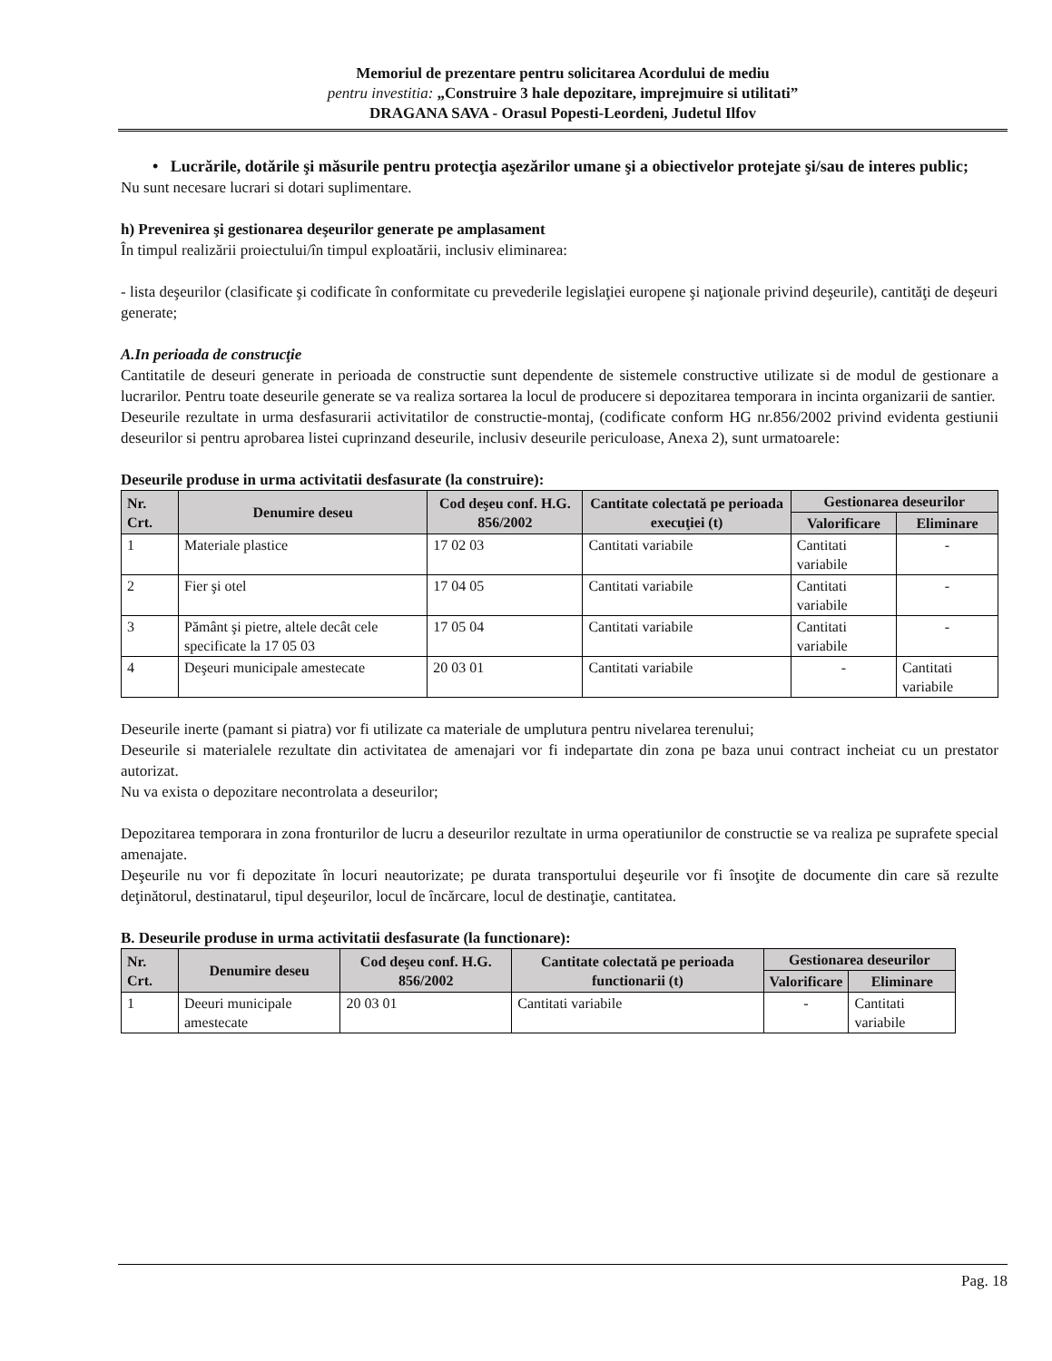Memoriul de prezentare pentru solicitarea Acordului de mediu
pentru investitia: „Construire 3 hale depozitare, imprejmuire si utilitati”
DRAGANA SAVA - Orasul Popesti-Leordeni, Judetul Ilfov
• Lucrările, dotările şi măsurile pentru protecţia aşezărilor umane şi a obiectivelor protejate şi/sau de interes public;
Nu sunt necesare lucrari si dotari suplimentare.
h) Prevenirea şi gestionarea deşeurilor generate pe amplasament
În timpul realizării proiectului/în timpul exploatării, inclusiv eliminarea:
- lista deşeurilor (clasificate şi codificate în conformitate cu prevederile legislaţiei europene şi naţionale privind deşeurile), cantităţi de deşeuri generate;
A.In perioada de construcţie
Cantitatile de deseuri generate in perioada de constructie sunt dependente de sistemele constructive utilizate si de modul de gestionare a lucrarilor. Pentru toate deseurile generate se va realiza sortarea la locul de producere si depozitarea temporara in incinta organizarii de santier.
Deseurile rezultate in urma desfasurarii activitatilor de constructie-montaj, (codificate conform HG nr.856/2002 privind evidenta gestiunii deseurilor si pentru aprobarea listei cuprinzand deseurile, inclusiv deseurile periculoase, Anexa 2), sunt urmatoarele:
Deseurile produse in urma activitatii desfasurate (la construire):
| Nr. Crt. | Denumire deseu | Cod deşeu conf. H.G. 856/2002 | Cantitate colectată pe perioada execuţiei (t) | Gestionarea deseurilor | |
| --- | --- | --- | --- | --- | --- |
| | | | | Valorificare | Eliminare |
| 1 | Materiale plastice | 17 02 03 | Cantitati variabile | Cantitati variabile | - |
| 2 | Fier şi otel | 17 04 05 | Cantitati variabile | Cantitati variabile | - |
| 3 | Pământ şi pietre, altele decât cele specificate la 17 05 03 | 17 05 04 | Cantitati variabile | Cantitati variabile | - |
| 4 | Deşeuri municipale amestecate | 20 03 01 | Cantitati variabile | - | Cantitati variabile |
Deseurile inerte (pamant si piatra) vor fi utilizate ca materiale de umplutura pentru nivelarea terenului;
Deseurile si materialele rezultate din activitatea de amenajari vor fi indepartate din zona pe baza unui contract incheiat cu un prestator autorizat.
Nu va exista o depozitare necontrolata a deseurilor;
Depozitarea temporara in zona fronturilor de lucru a deseurilor rezultate in urma operatiunilor de constructie se va realiza pe suprafete special amenajate.
Deşeurile nu vor fi depozitate în locuri neautorizate; pe durata transportului deşeurile vor fi însoţite de documente din care să rezulte deţinătorul, destinatarul, tipul deşeurilor, locul de încărcare, locul de destinaţie, cantitatea.
B. Deseurile produse in urma activitatii desfasurate (la functionare):
| Nr. Crt. | Denumire deseu | Cod deşeu conf. H.G. 856/2002 | Cantitate colectată pe perioada functionarii (t) | Gestionarea deseurilor | |
| --- | --- | --- | --- | --- | --- |
| | | | | Valorificare | Eliminare |
| 1 | Deeuri municipale amestecate | 20 03 01 | Cantitati variabile | - | Cantitati variabile |
Pag. 18